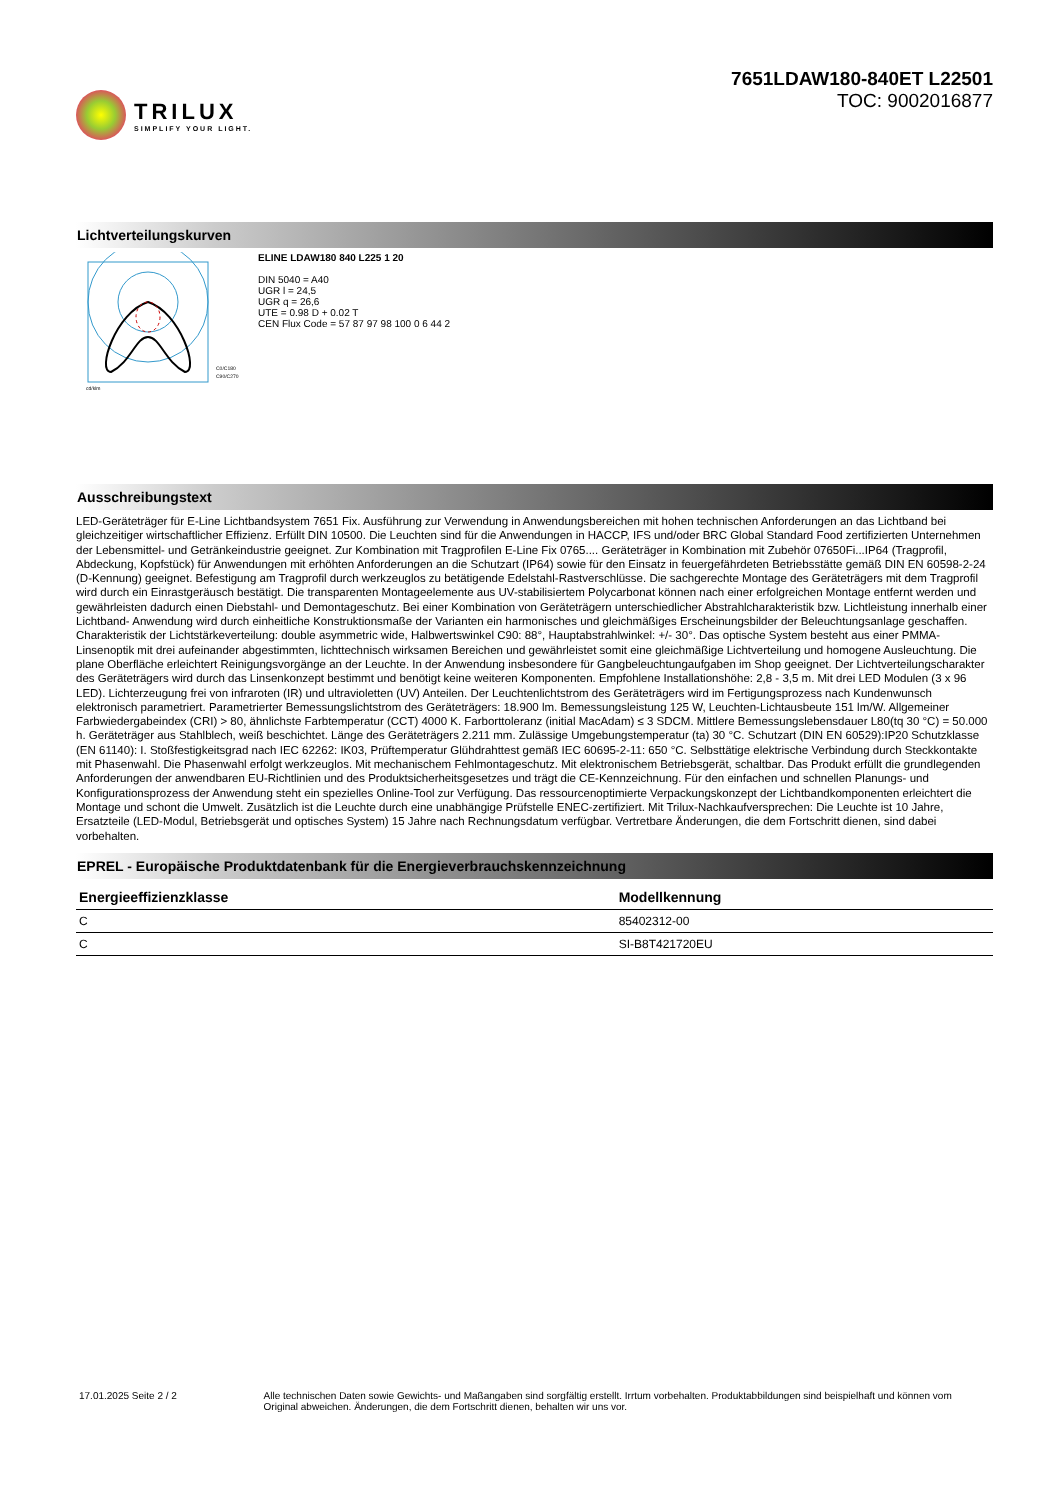TRILUX
SIMPLIFY YOUR LIGHT.
7651LDAW180-840ET L22501
TOC: 9002016877
Lichtverteilungskurven
C0/C180
C90/C270
cd/klm
ELINE LDAW180 840 L225 1 20
DIN 5040 = A40
UGR l = 24,5
UGR q = 26,6
UTE = 0.98 D + 0.02 T
CEN Flux Code = 57 87 97 98 100 0 6 44 2
Ausschreibungstext
LED-Geräteträger für E-Line Lichtbandsystem 7651 Fix. Ausführung zur Verwendung in Anwendungsbereichen mit hohen technischen Anforderungen an das Lichtband bei gleichzeitiger wirtschaftlicher Effizienz. Erfüllt DIN 10500. Die Leuchten sind für die Anwendungen in HACCP, IFS und/oder BRC Global Standard Food zertifizierten Unternehmen der Lebensmittel- und Getränkeindustrie geeignet. Zur Kombination mit Tragprofilen E-Line Fix 0765.... Geräteträger in Kombination mit Zubehör 07650Fi...IP64 (Tragprofil, Abdeckung, Kopfstück) für Anwendungen mit erhöhten Anforderungen an die Schutzart (IP64) sowie für den Einsatz in feuergefährdeten Betriebsstätte gemäß DIN EN 60598-2-24 (D-Kennung) geeignet. Befestigung am Tragprofil durch werkzeuglos zu betätigende Edelstahl-Rastverschlüsse. Die sachgerechte Montage des Geräteträgers mit dem Tragprofil wird durch ein Einrastgeräusch bestätigt. Die transparenten Montageelemente aus UV-stabilisiertem Polycarbonat können nach einer erfolgreichen Montage entfernt werden und gewährleisten dadurch einen Diebstahl- und Demontageschutz. Bei einer Kombination von Geräteträgern unterschiedlicher Abstrahlcharakteristik bzw. Lichtleistung innerhalb einer Lichtband- Anwendung wird durch einheitliche Konstruktionsmaße der Varianten ein harmonisches und gleichmäßiges Erscheinungsbilder der Beleuchtungsanlage geschaffen. Charakteristik der Lichtstärkeverteilung: double asymmetric wide, Halbwertswinkel C90: 88°, Hauptabstrahlwinkel: +/- 30°. Das optische System besteht aus einer PMMA-Linsenoptik mit drei aufeinander abgestimmten, lichttechnisch wirksamen Bereichen und gewährleistet somit eine gleichmäßige Lichtverteilung und homogene Ausleuchtung. Die plane Oberfläche erleichtert Reinigungsvorgänge an der Leuchte. In der Anwendung insbesondere für Gangbeleuchtungaufgaben im Shop geeignet. Der Lichtverteilungscharakter des Geräteträgers wird durch das Linsenkonzept bestimmt und benötigt keine weiteren Komponenten. Empfohlene Installationshöhe: 2,8 - 3,5 m. Mit drei LED Modulen (3 x 96 LED). Lichterzeugung frei von infraroten (IR) und ultravioletten (UV) Anteilen. Der Leuchtenlichtstrom des Geräteträgers wird im Fertigungsprozess nach Kundenwunsch elektronisch parametriert. Parametrierter Bemessungslichtstrom des Geräteträgers: 18.900 lm. Bemessungsleistung 125 W, Leuchten-Lichtausbeute 151 lm/W. Allgemeiner Farbwiedergabeindex (CRI) > 80, ähnlichste Farbtemperatur (CCT) 4000 K. Farborttoleranz (initial MacAdam) ≤ 3 SDCM. Mittlere Bemessungslebensdauer L80(tq 30 °C) = 50.000 h. Geräteträger aus Stahlblech, weiß beschichtet. Länge des Geräteträgers 2.211 mm. Zulässige Umgebungstemperatur (ta) 30 °C. Schutzart (DIN EN 60529):IP20 Schutzklasse (EN 61140): I. Stoßfestigkeitsgrad nach IEC 62262: IK03, Prüftemperatur Glühdrahttest gemäß IEC 60695-2-11: 650 °C. Selbsttätige elektrische Verbindung durch Steckkontakte mit Phasenwahl. Die Phasenwahl erfolgt werkzeuglos. Mit mechanischem Fehlmontageschutz. Mit elektronischem Betriebsgerät, schaltbar. Das Produkt erfüllt die grundlegenden Anforderungen der anwendbaren EU-Richtlinien und des Produktsicherheitsgesetzes und trägt die CE-Kennzeichnung. Für den einfachen und schnellen Planungs- und Konfigurationsprozess der Anwendung steht ein spezielles Online-Tool zur Verfügung. Das ressourcenoptimierte Verpackungskonzept der Lichtbandkomponenten erleichtert die Montage und schont die Umwelt. Zusätzlich ist die Leuchte durch eine unabhängige Prüfstelle ENEC-zertifiziert. Mit Trilux-Nachkaufversprechen: Die Leuchte ist 10 Jahre, Ersatzteile (LED-Modul, Betriebsgerät und optisches System) 15 Jahre nach Rechnungsdatum verfügbar. Vertretbare Änderungen, die dem Fortschritt dienen, sind dabei vorbehalten.
EPREL - Europäische Produktdatenbank für die Energieverbrauchskennzeichnung
| Energieeffizienzklasse | Modellkennung |
| --- | --- |
| C | 85402312-00 |
| C | SI-B8T421720EU |
17.01.2025 Seite 2 / 2 Alle technischen Daten sowie Gewichts- und Maßangaben sind sorgfältig erstellt. Irrtum vorbehalten. Produktabbildungen sind beispielhaft und können vom Original abweichen. Änderungen, die dem Fortschritt dienen, behalten wir uns vor.